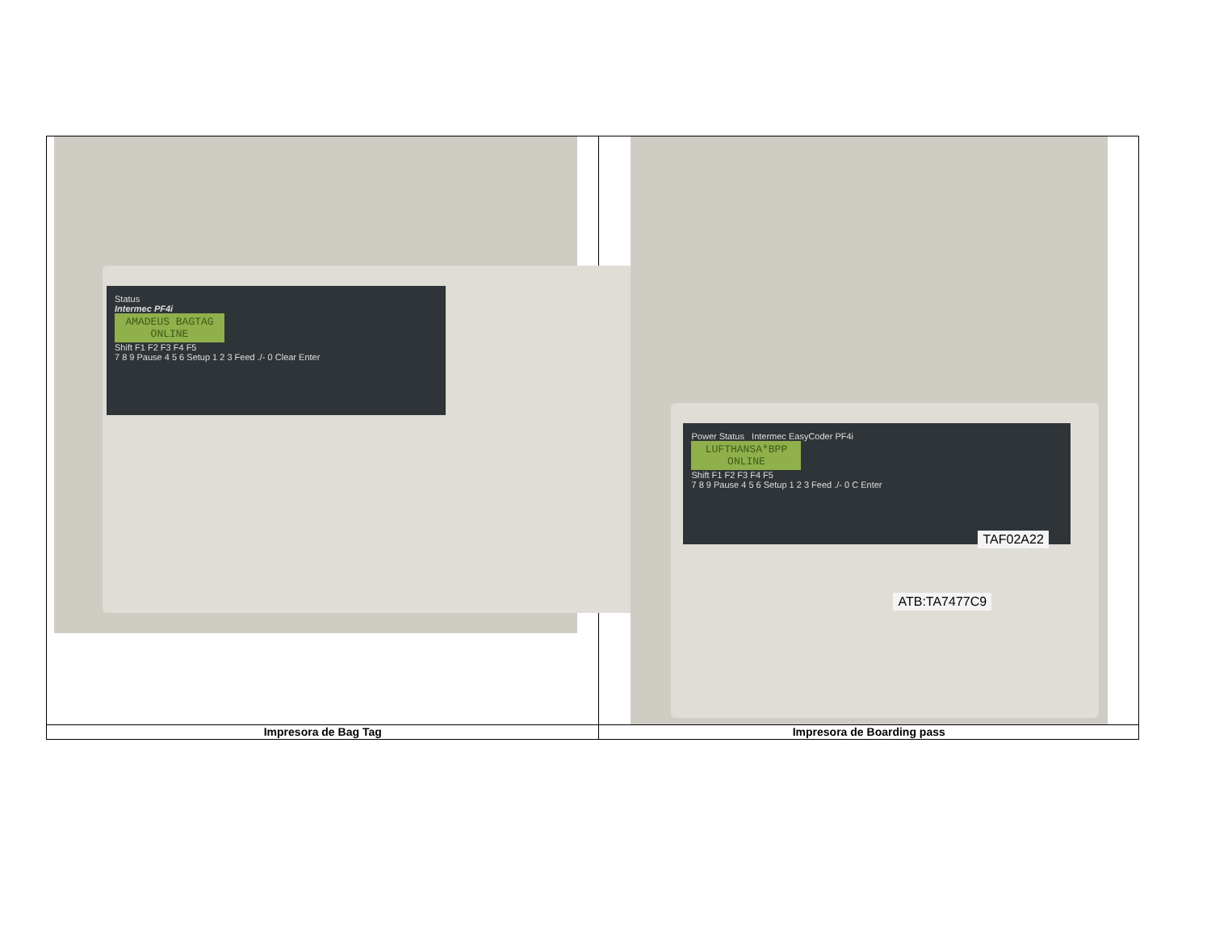| Status Intermec PF4i AMADEUS BAGTAG ONLINE Shift F1 F2 F3 F4 F5 7 8 9 Pause 4 5 6 Setup 1 2 3 Feed ./- 0 Clear Enter | Power Status Intermec EasyCoder PF4i LUFTHANSA*BPP ONLINE Shift F1 F2 F3 F4 F5 7 8 9 Pause 4 5 6 Setup 1 2 3 Feed ./- 0 C Enter TAF02A22 ATB:TA7477C9 |
| Impresora de Bag Tag | Impresora de Boarding pass |